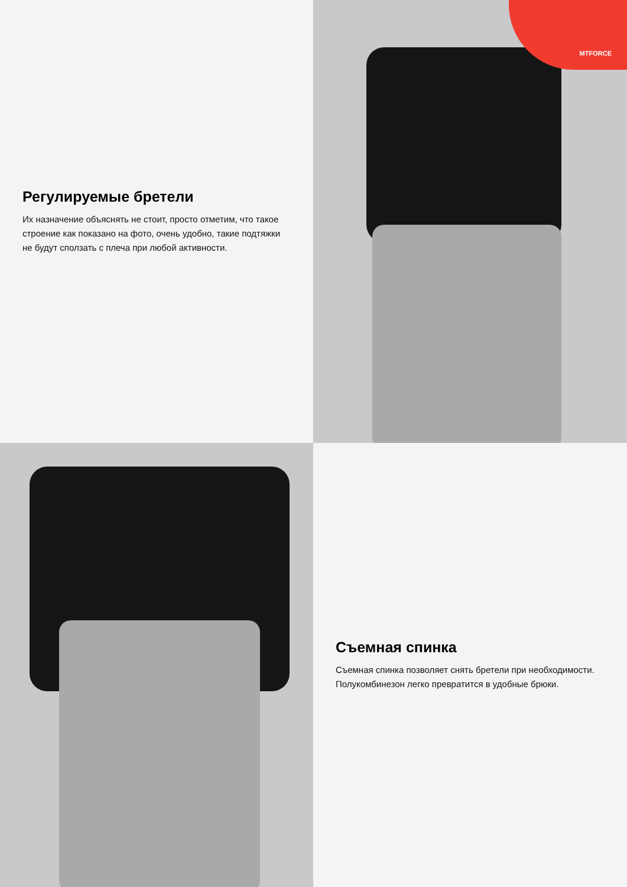Регулируемые бретели
Их назначение объяснять не стоит, просто отметим, что такое строение как показано на фото, очень удобно, такие подтяжки не будут сползать с плеча при любой активности.
MTFORCE
Съемная спинка
Съемная спинка позволяет снять бретели при необходимости. Полукомбинезон легко превратится в удобные брюки.